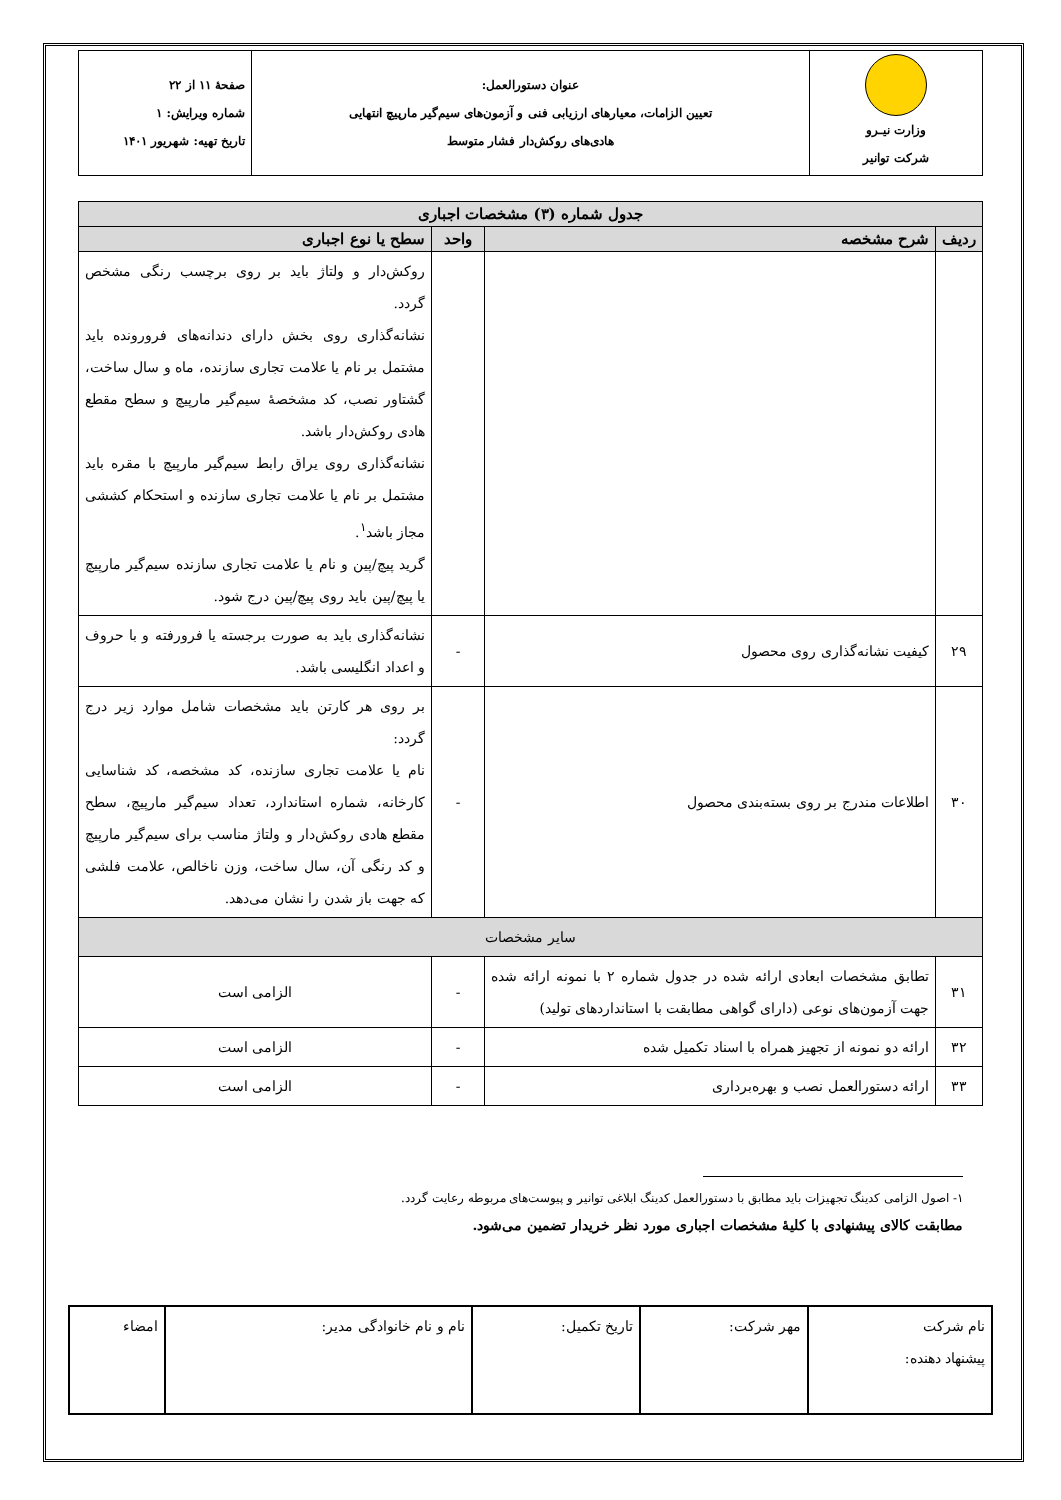| وزارت نیـرو شرکت توانیر | عنوان دستورالعمل: تعیین الزامات، معیارهای ارزیابی فنی و آزمون‌های سیم‌گیر مارپیچ انتهایی هادی‌های روکش‌دار فشار متوسط | صفحهٔ ۱۱ از ۲۲ شماره ویرایش: ۱ تاریخ تهیه: شهریور ۱۴۰۱ |
| جدول شماره (۳) مشخصات اجباری | | | |
| --- | --- | --- | --- |
| ردیف | شرح مشخصه | واحد | سطح یا نوع اجباری |
| | | | روکش‌دار و ولتاژ باید بر روی برچسب رنگی مشخص گردد. نشانه‌گذاری روی بخش دارای دندانه‌های فرورونده باید مشتمل بر نام یا علامت تجاری سازنده، ماه و سال ساخت، گشتاور نصب، کد مشخصهٔ سیم‌گیر مارپیچ و سطح مقطع هادی روکش‌دار باشد. نشانه‌گذاری روی یراق رابط سیم‌گیر مارپیچ با مقره باید مشتمل بر نام یا علامت تجاری سازنده و استحکام کششی مجاز باشد<sup>۱</sup>. گرید پیچ/پین و نام یا علامت تجاری سازنده سیم‌گیر مارپیچ یا پیچ/پین باید روی پیچ/پین درج شود. |
| ۲۹ | کیفیت نشانه‌گذاری روی محصول | - | نشانه‌گذاری باید به صورت برجسته یا فرورفته و با حروف و اعداد انگلیسی باشد. |
| ۳۰ | اطلاعات مندرج بر روی بسته‌بندی محصول | - | بر روی هر کارتن باید مشخصات شامل موارد زیر درج گردد: نام یا علامت تجاری سازنده، کد مشخصه، کد شناسایی کارخانه، شماره استاندارد، تعداد سیم‌گیر مارپیچ، سطح مقطع هادی روکش‌دار و ولتاژ مناسب برای سیم‌گیر مارپیچ و کد رنگی آن، سال ساخت، وزن ناخالص، علامت فلشی که جهت باز شدن را نشان می‌دهد. |
| سایر مشخصات | | | |
| ۳۱ | تطابق مشخصات ابعادی ارائه شده در جدول شماره ۲ با نمونه ارائه شده جهت آزمون‌های نوعی (دارای گواهی مطابقت با استانداردهای تولید) | - | الزامی است |
| ۳۲ | ارائه دو نمونه از تجهیز همراه با اسناد تکمیل شده | - | الزامی است |
| ۳۳ | ارائه دستورالعمل نصب و بهره‌برداری | - | الزامی است |
۱- اصول الزامی کدینگ تجهیزات باید مطابق با دستورالعمل کدینگ ابلاغی توانیر و پیوست‌های مربوطه رعایت گردد.
مطابقت کالای پیشنهادی با کلیهٔ مشخصات اجباری مورد نظر خریدار تضمین می‌شود.
| نام شرکت پیشنهاد دهنده: | مهر شرکت: | تاریخ تکمیل: | نام و نام خانوادگی مدیر: | امضاء |